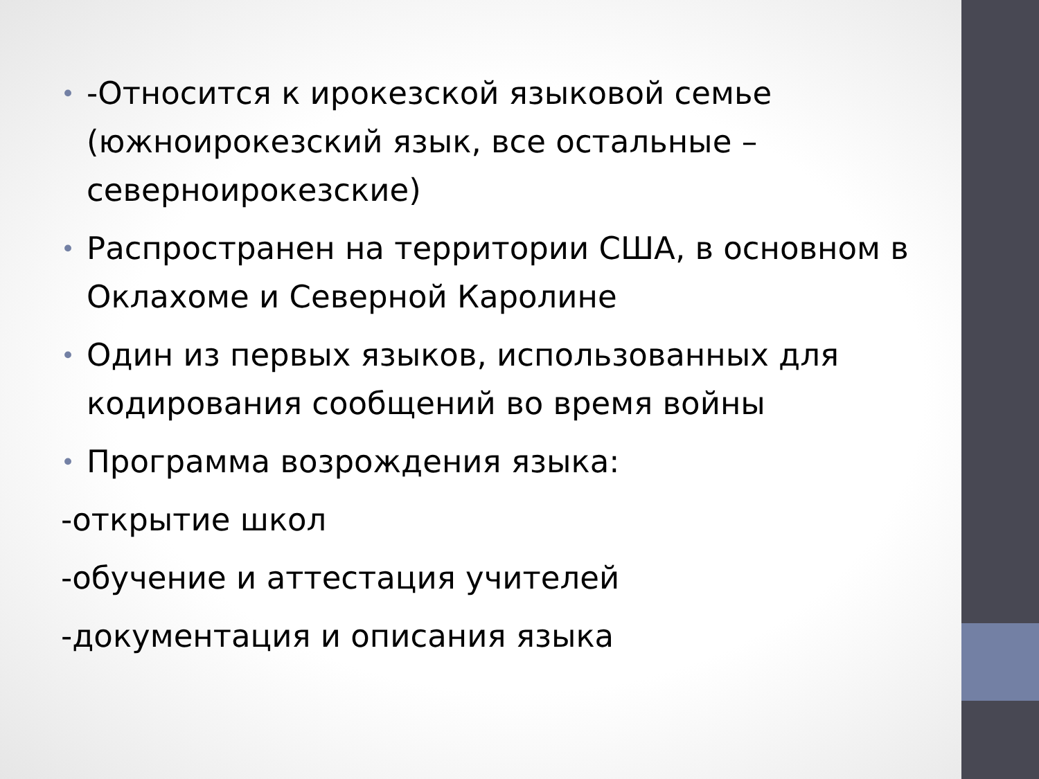• -Относится к ирокезской языковой семье (южноирокезский язык, все остальные – северноирокезские)
• Распространен на территории США, в основном в Оклахоме и Северной Каролине
• Один из первых языков, использованных для кодирования сообщений во время войны
• Программа возрождения языка:
-открытие школ
-обучение и аттестация учителей
-документация и описания языка